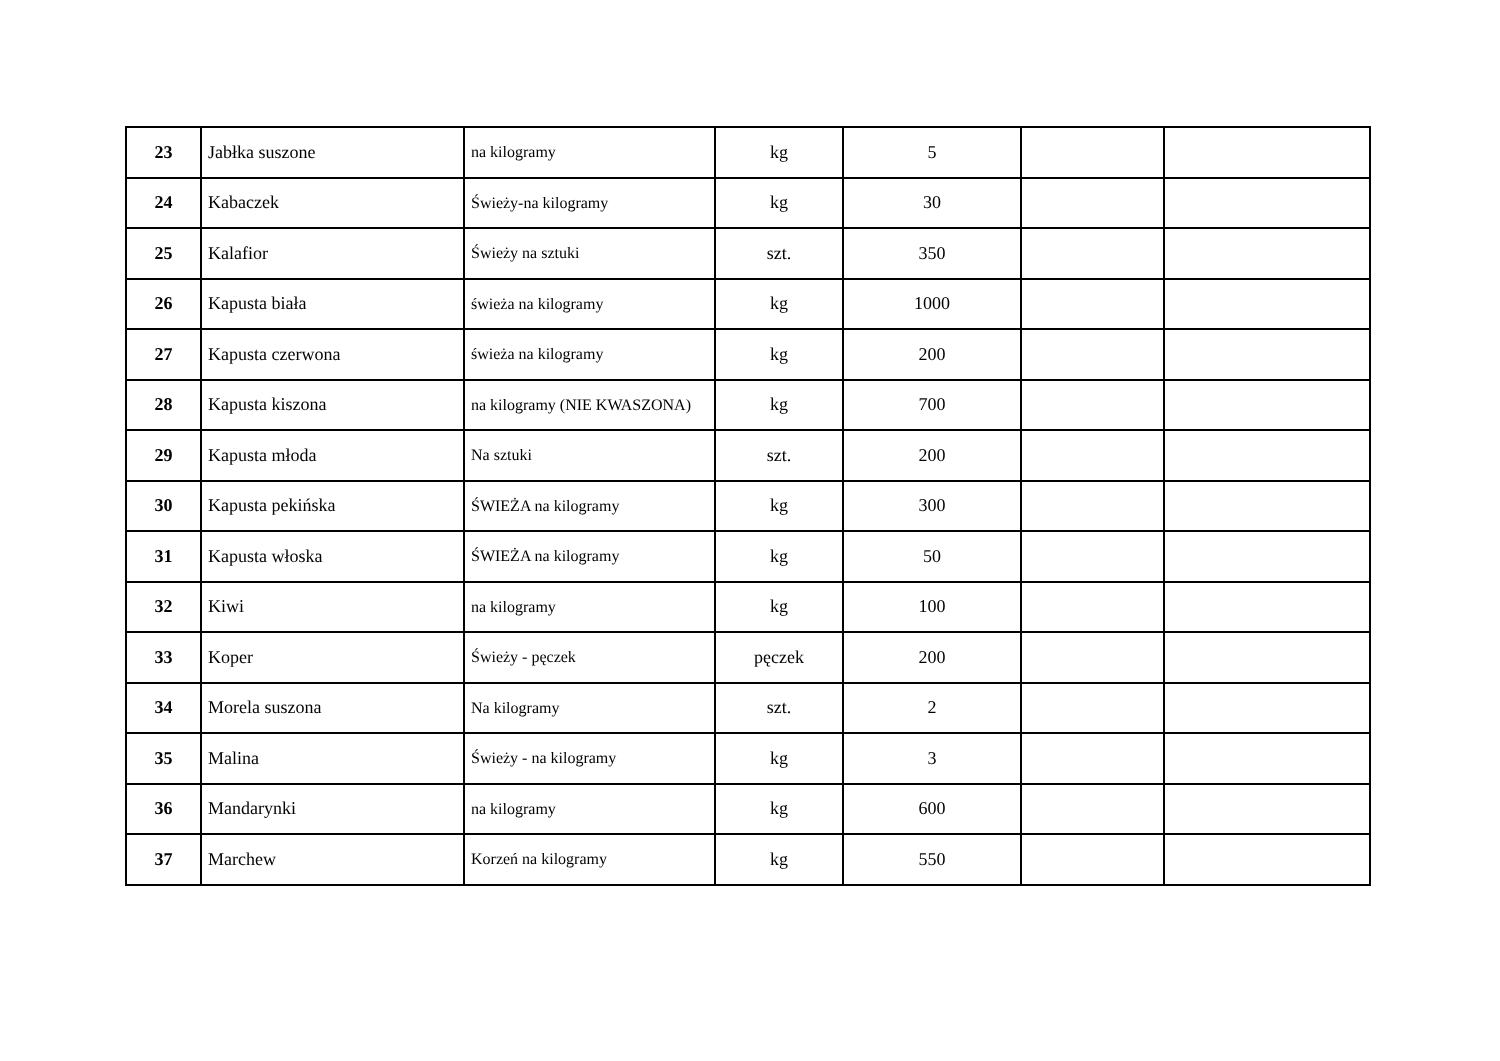| 23 | Jabłka suszone | na kilogramy | kg | 5 | | |
| 24 | Kabaczek | Świeży-na kilogramy | kg | 30 | | |
| 25 | Kalafior | Świeży na sztuki | szt. | 350 | | |
| 26 | Kapusta biała | świeża na kilogramy | kg | 1000 | | |
| 27 | Kapusta czerwona | świeża na kilogramy | kg | 200 | | |
| 28 | Kapusta kiszona | na kilogramy (NIE KWASZONA) | kg | 700 | | |
| 29 | Kapusta młoda | Na sztuki | szt. | 200 | | |
| 30 | Kapusta pekińska | ŚWIEŻA na kilogramy | kg | 300 | | |
| 31 | Kapusta włoska | ŚWIEŻA na kilogramy | kg | 50 | | |
| 32 | Kiwi | na kilogramy | kg | 100 | | |
| 33 | Koper | Świeży - pęczek | pęczek | 200 | | |
| 34 | Morela suszona | Na kilogramy | szt. | 2 | | |
| 35 | Malina | Świeży - na kilogramy | kg | 3 | | |
| 36 | Mandarynki | na kilogramy | kg | 600 | | |
| 37 | Marchew | Korzeń na kilogramy | kg | 550 | | |